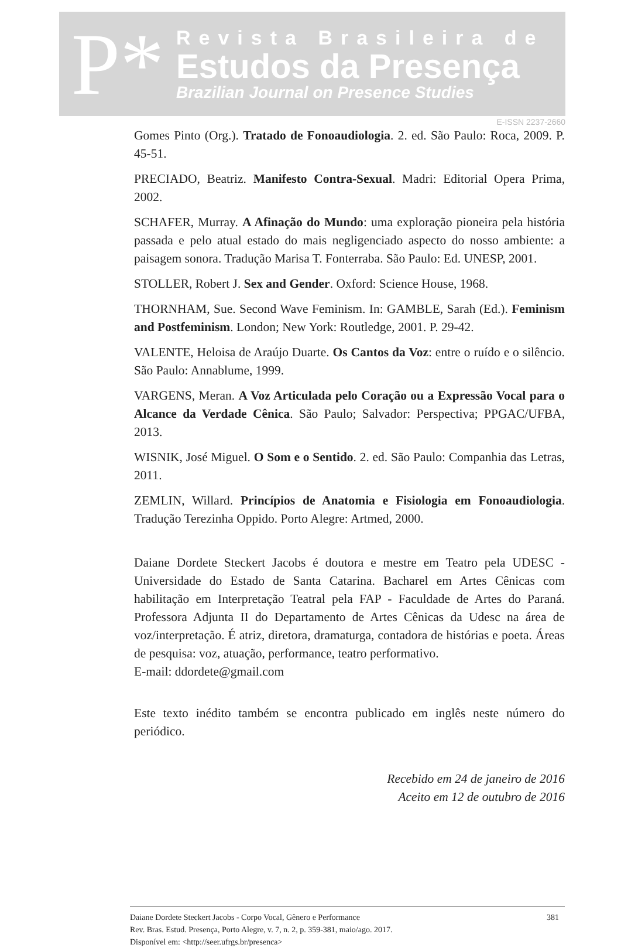P*
Revista Brasileira de
Estudos da Presença
Brazilian Journal on Presence Studies
E-ISSN 2237-2660
Gomes Pinto (Org.). Tratado de Fonoaudiologia. 2. ed. São Paulo: Roca, 2009. P. 45-51.
PRECIADO, Beatriz. Manifesto Contra-Sexual. Madri: Editorial Opera Prima, 2002.
SCHAFER, Murray. A Afinação do Mundo: uma exploração pioneira pela história passada e pelo atual estado do mais negligenciado aspecto do nosso ambiente: a paisagem sonora. Tradução Marisa T. Fonterraba. São Paulo: Ed. UNESP, 2001.
STOLLER, Robert J. Sex and Gender. Oxford: Science House, 1968.
THORNHAM, Sue. Second Wave Feminism. In: GAMBLE, Sarah (Ed.). Feminism and Postfeminism. London; New York: Routledge, 2001. P. 29-42.
VALENTE, Heloisa de Araújo Duarte. Os Cantos da Voz: entre o ruído e o silêncio. São Paulo: Annablume, 1999.
VARGENS, Meran. A Voz Articulada pelo Coração ou a Expressão Vocal para o Alcance da Verdade Cênica. São Paulo; Salvador: Perspectiva; PPGAC/UFBA, 2013.
WISNIK, José Miguel. O Som e o Sentido. 2. ed. São Paulo: Companhia das Letras, 2011.
ZEMLIN, Willard. Princípios de Anatomia e Fisiologia em Fonoaudiologia. Tradução Terezinha Oppido. Porto Alegre: Artmed, 2000.
Daiane Dordete Steckert Jacobs é doutora e mestre em Teatro pela UDESC - Universidade do Estado de Santa Catarina. Bacharel em Artes Cênicas com habilitação em Interpretação Teatral pela FAP - Faculdade de Artes do Paraná. Professora Adjunta II do Departamento de Artes Cênicas da Udesc na área de voz/interpretação. É atriz, diretora, dramaturga, contadora de histórias e poeta. Áreas de pesquisa: voz, atuação, performance, teatro performativo.
E-mail: ddordete@gmail.com
Este texto inédito também se encontra publicado em inglês neste número do periódico.
Recebido em 24 de janeiro de 2016
Aceito em 12 de outubro de 2016
Daiane Dordete Steckert Jacobs - Corpo Vocal, Gênero e Performance
Rev. Bras. Estud. Presença, Porto Alegre, v. 7, n. 2, p. 359-381, maio/ago. 2017.
Disponível em: <http://seer.ufrgs.br/presenca>
381